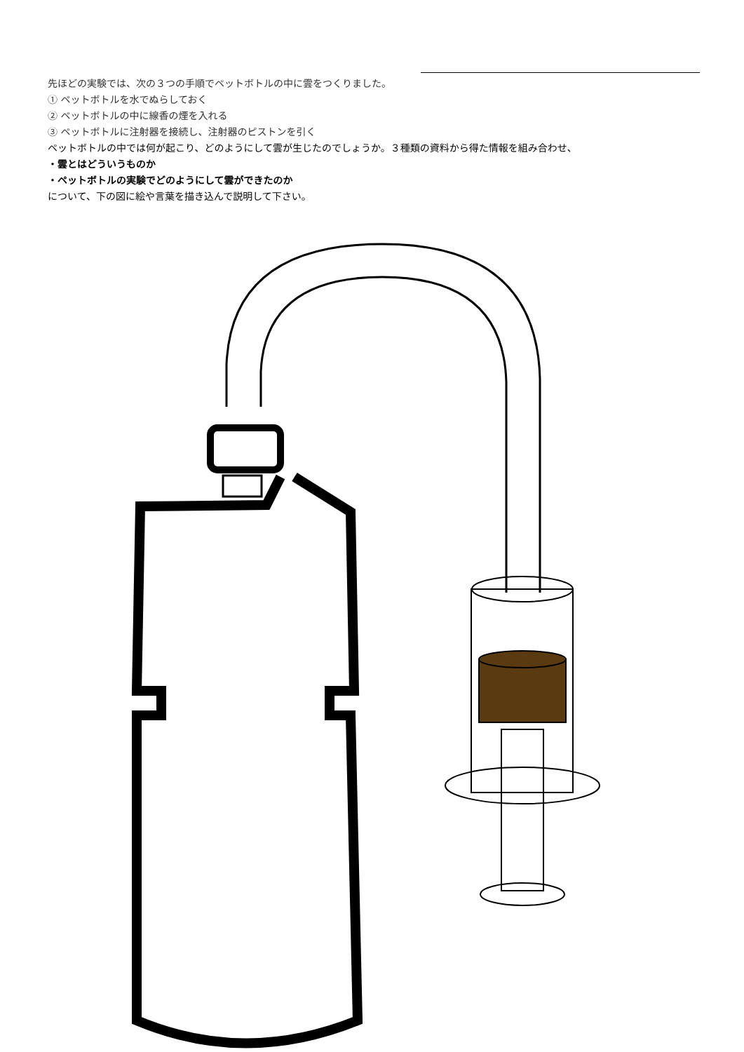先ほどの実験では、次の３つの手順でペットボトルの中に雲をつくりました。
① ペットボトルを水でぬらしておく
② ペットボトルの中に線香の煙を入れる
③ ペットボトルに注射器を接続し、注射器のピストンを引く
ペットボトルの中では何が起こり、どのようにして雲が生じたのでしょうか。３種類の資料から得た情報を組み合わせ、
・雲とはどういうものか
・ペットボトルの実験でどのようにして雲ができたのか
について、下の図に絵や言葉を描き込んで説明して下さい。